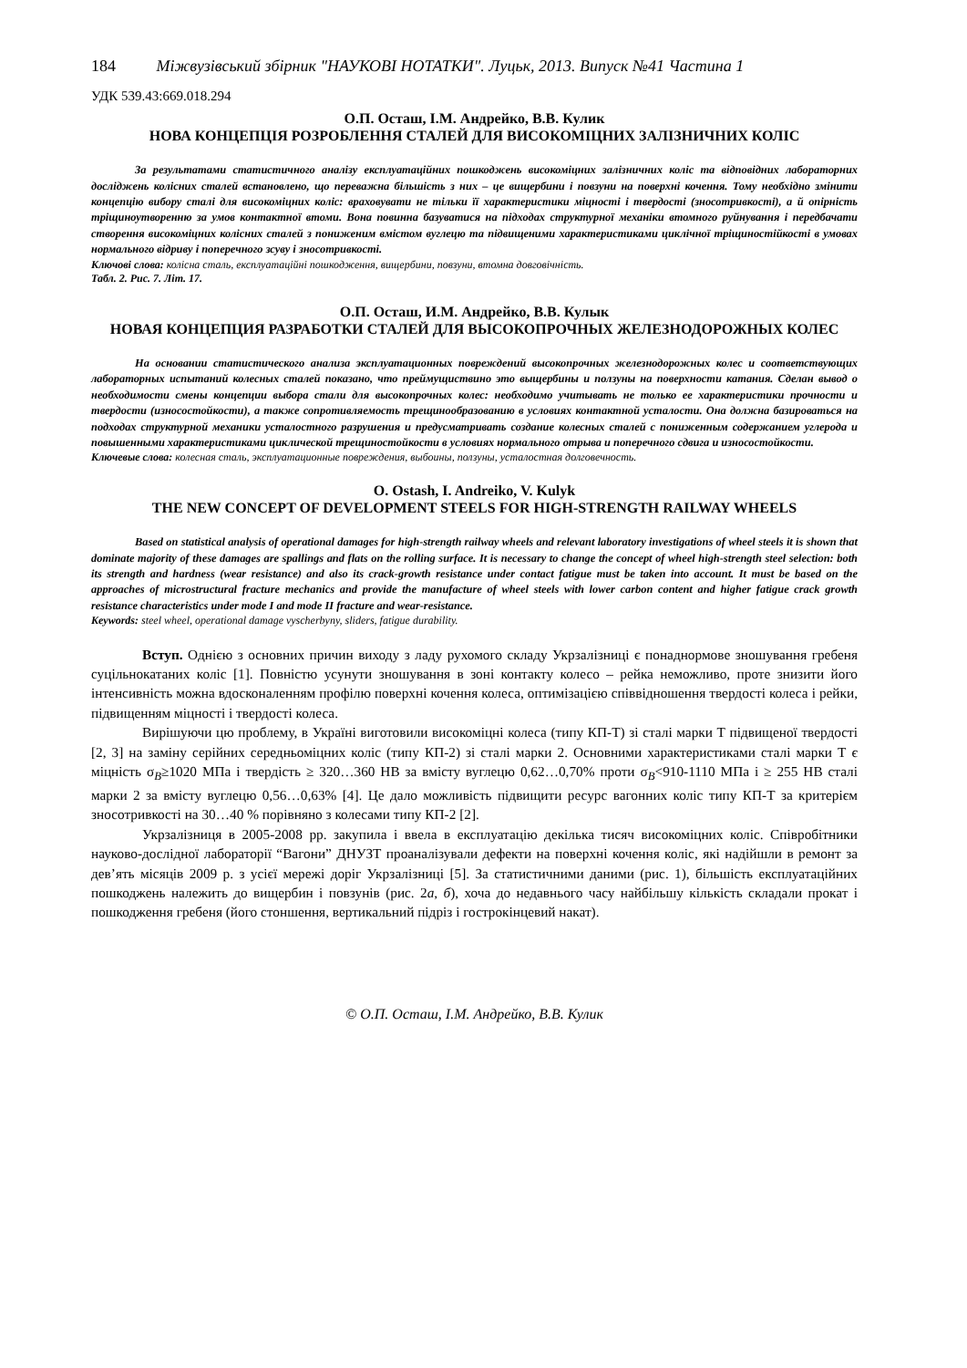184 Міжвузівський збірник "НАУКОВІ НОТАТКИ". Луцьк, 2013. Випуск №41 Частина 1
УДК 539.43:669.018.294
О.П. Осташ, І.М. Андрейко, В.В. Кулик
НОВА КОНЦЕПЦІЯ РОЗРОБЛЕННЯ СТАЛЕЙ ДЛЯ ВИСОКОМІЦНИХ ЗАЛІЗНИЧНИХ КОЛІС
За результатами статистичного аналізу експлуатаційних пошкоджень високоміцних залізничних коліс та відповідних лабораторних досліджень колісних сталей встановлено, що переважна більшість з них – це вищербини і повзуни на поверхні кочення. Тому необхідно змінити концепцію вибору сталі для високоміцних коліс: враховувати не тільки її характеристики міцності і твердості (зносотривкості), а й опірність тріщиноутворенню за умов контактної втоми. Вона повинна базуватися на підходах структурної механіки втомного руйнування і передбачати створення високоміцних колісних сталей з пониженим вмістом вуглецю та підвищеними характеристиками циклічної тріщиностійкості в умовах нормального відриву і поперечного зсуву і зносотривкості.
Ключові слова: колісна сталь, експлуатаційні пошкодження, вищербини, повзуни, втомна довговічність.
Табл. 2. Рис. 7. Літ. 17.
О.П. Осташ, И.М. Андрейко, В.В. Кулык
НОВАЯ КОНЦЕПЦИЯ РАЗРАБОТКИ СТАЛЕЙ ДЛЯ ВЫСОКОПРОЧНЫХ ЖЕЛЕЗНОДОРОЖНЫХ КОЛЕС
На основании статистического анализа эксплуатационных повреждений высокопрочных железнодорожных колес и соответствующих лабораторных испытаний колесных сталей показано, что преймущиствино это выщербины и ползуны на поверхности катания. Сделан вывод о необходимости смены концепции выбора стали для высокопрочных колес: необходимо учитывать не только ее характеристики прочности и твердости (износостойкости), а также сопротивляемость трещинообразованию в условиях контактной усталости. Она должна базироваться на подходах структурной механики усталостного разрушения и предусматривать создание колесных сталей с пониженным содержанием углерода и повышенными характеристиками циклической трещиностойкости в условиях нормального отрыва и поперечного сдвига и износостойкости.
Ключевые слова: колесная сталь, эксплуатационные повреждения, выбоины, ползуны, усталостная долговечность.
O. Ostash, I. Andreiko, V. Kulyk
THE NEW CONCEPT OF DEVELOPMENT STEELS FOR HIGH-STRENGTH RAILWAY WHEELS
Based on statistical analysis of operational damages for high-strength railway wheels and relevant laboratory investigations of wheel steels it is shown that dominate majority of these damages are spallings and flats on the rolling surface. It is necessary to change the concept of wheel high-strength steel selection: both its strength and hardness (wear resistance) and also its crack-growth resistance under contact fatigue must be taken into account. It must be based on the approaches of microstructural fracture mechanics and provide the manufacture of wheel steels with lower carbon content and higher fatigue crack growth resistance characteristics under mode I and mode II fracture and wear-resistance.
Keywords: steel wheel, operational damage vyscherbyny, sliders, fatigue durability.
Вступ. Однією з основних причин виходу з ладу рухомого складу Укрзалізниці є понаднормове зношування гребеня суцільнокатаних коліс [1]. Повністю усунути зношування в зоні контакту колесо – рейка неможливо, проте знизити його інтенсивність можна вдосконаленням профілю поверхні кочення колеса, оптимізацією співвідношення твердості колеса і рейки, підвищенням міцності і твердості колеса.
Вирішуючи цю проблему, в Україні виготовили високоміцні колеса (типу КП-Т) зі сталі марки Т підвищеної твердості [2, 3] на заміну серійних середньоміцних коліс (типу КП-2) зі сталі марки 2. Основними характеристиками сталі марки Т є міцність σ<sub>B</sub>≥1020 МПа і твердість ≥ 320…360 НВ за вмісту вуглецю 0,62…0,70% проти σ<sub>B</sub><910-1110 МПа і ≥ 255 НВ сталі марки 2 за вмісту вуглецю 0,56…0,63% [4]. Це дало можливість підвищити ресурс вагонних коліс типу КП-Т за критерієм зносотривкості на 30…40 % порівняно з колесами типу КП-2 [2].
Укрзалізниця в 2005-2008 рр. закупила і ввела в експлуатацію декілька тисяч високоміцних коліс. Співробітники науково-дослідної лабораторії “Вагони” ДНУЗТ проаналізували дефекти на поверхні кочення коліс, які надійшли в ремонт за дев’ять місяців 2009 р. з усієї мережі доріг Укрзалізниці [5]. За статистичними даними (рис. 1), більшість експлуатаційних пошкоджень належить до вищербин і повзунів (рис. 2а, б), хоча до недавнього часу найбільшу кількість складали прокат і пошкодження гребеня (його стоншення, вертикальний підріз і гострокінцевий накат).
© О.П. Осташ, І.М. Андрейко, В.В. Кулик